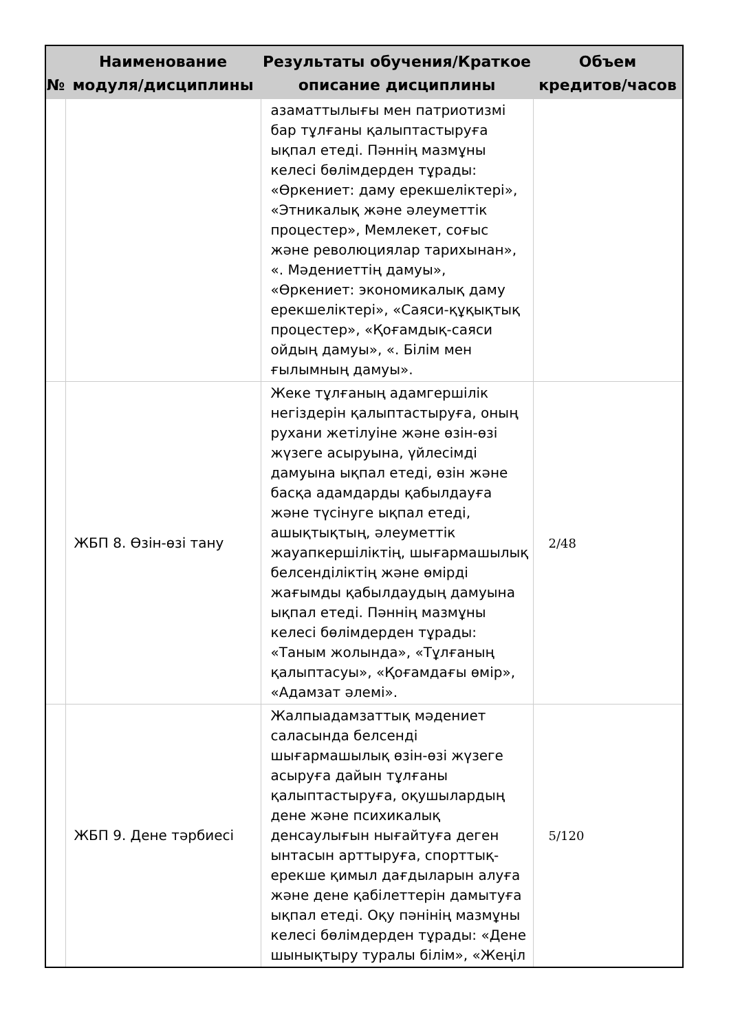| № | Наименование модуля/дисциплины | Результаты обучения/Краткое описание дисциплины | Объем кредитов/часов |
| --- | --- | --- | --- |
| | | азаматтылығы мен патриотизмі бар тұлғаны қалыптастыруға ықпал етеді. Пәннің мазмұны келесі бөлімдерден тұрады: «Өркениет: даму ерекшеліктері», «Этникалық және әлеуметтік процестер», Мемлекет, соғыс және революциялар тарихынан», «. Мәдениеттің дамуы», «Өркениет: экономикалық даму ерекшеліктері», «Саяси-құқықтық процестер», «Қоғамдық-саяси ойдың дамуы», «. Білім мен ғылымның дамуы». | |
| | ЖБП 8. Өзін-өзі тану | Жеке тұлғаның адамгершілік негіздерін қалыптастыруға, оның рухани жетілуіне және өзін-өзі жүзеге асыруына, үйлесімді дамуына ықпал етеді, өзін және басқа адамдарды қабылдауға және түсінуге ықпал етеді, ашықтықтың, әлеуметтік жауапкершіліктің, шығармашылық белсенділіктің және өмірді жағымды қабылдаудың дамуына ықпал етеді. Пәннің мазмұны келесі бөлімдерден тұрады: «Таным жолында», «Тұлғаның қалыптасуы», «Қоғамдағы өмір», «Адамзат әлемі». | 2/48 |
| | ЖБП 9. Дене тәрбиесі | Жалпыадамзаттық мәдениет саласында белсенді шығармашылық өзін-өзі жүзеге асыруға дайын тұлғаны қалыптастыруға, оқушылардың дене және психикалық денсаулығын нығайтуға деген ынтасын арттыруға, спорттық-ерекше қимыл дағдыларын алуға және дене қабілеттерін дамытуға ықпал етеді. Оқу пәнінің мазмұны келесі бөлімдерден тұрады: «Дене шынықтыру туралы білім», «Жеңіл | 5/120 |